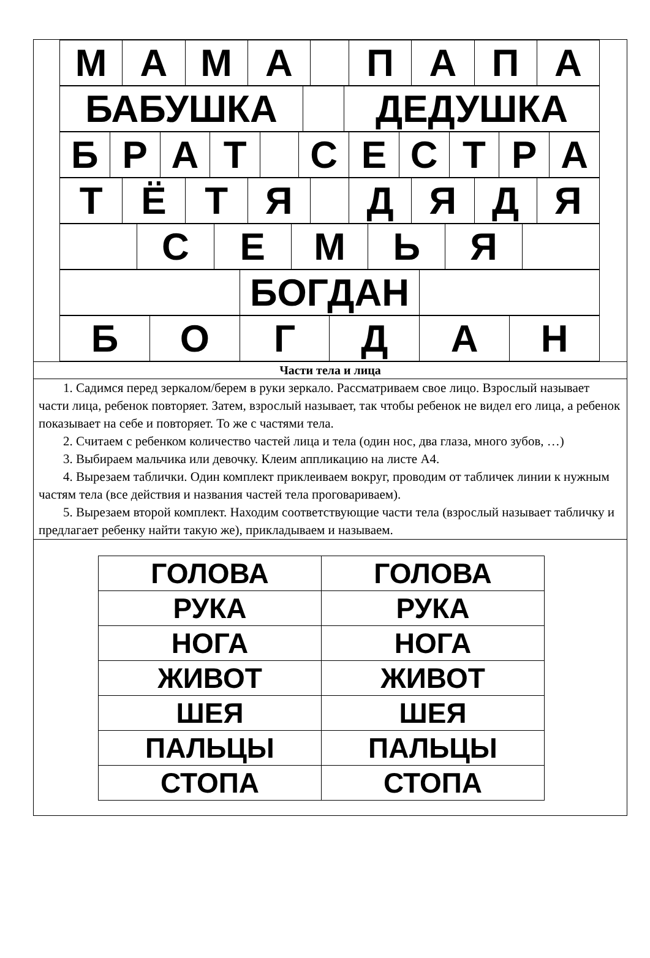| М | А | М | А | | П | А | П | А |
| БАБУШКА | | ДЕДУШКА |
| Б | Р | А | Т | | С | Е | С | Т | Р | А |
| Т | Ё | Т | Я | | Д | Я | Д | Я |
| | С | Е | М | Ь | Я | |
| | БОГДАН | |
| Б | О | Г | Д | А | Н |
Части тела и лица
1. Садимся перед зеркалом/берем в руки зеркало. Рассматриваем свое лицо. Взрослый называет части лица, ребенок повторяет. Затем, взрослый называет, так чтобы ребенок не видел его лица, а ребенок показывает на себе и повторяет. То же с частями тела.
2. Считаем с ребенком количество частей лица и тела (один нос, два глаза, много зубов, …)
3. Выбираем мальчика или девочку. Клеим аппликацию на листе А4.
4. Вырезаем таблички. Один комплект приклеиваем вокруг, проводим от табличек линии к нужным частям тела (все действия и названия частей тела проговариваем).
5. Вырезаем второй комплект. Находим соответствующие части тела (взрослый называет табличку и предлагает ребенку найти такую же), прикладываем и называем.
| ГОЛОВА | ГОЛОВА |
| РУКА | РУКА |
| НОГА | НОГА |
| ЖИВОТ | ЖИВОТ |
| ШЕЯ | ШЕЯ |
| ПАЛЬЦЫ | ПАЛЬЦЫ |
| СТОПА | СТОПА |